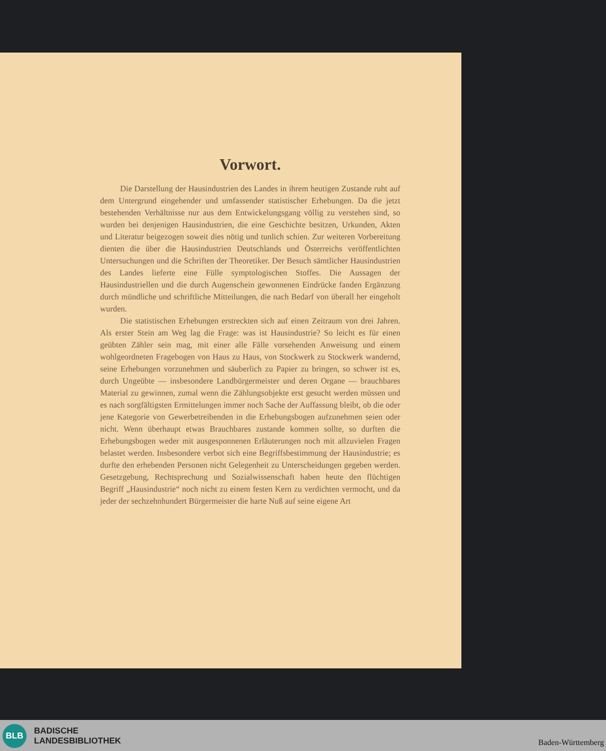Vorwort.
Die Darstellung der Hausindustrien des Landes in ihrem heutigen Zustande ruht auf dem Untergrund eingehender und umfassender statistischer Erhebungen. Da die jetzt bestehenden Verhältnisse nur aus dem Entwickelungsgang völlig zu verstehen sind, so wurden bei denjenigen Hausindustrien, die eine Geschichte besitzen, Urkunden, Akten und Literatur beigezogen soweit dies nötig und tunlich schien. Zur weiteren Vorbereitung dienten die über die Hausindustrien Deutschlands und Österreichs veröffentlichten Untersuchungen und die Schriften der Theoretiker. Der Besuch sämtlicher Hausindustrien des Landes lieferte eine Fülle symptologischen Stoffes. Die Aussagen der Hausindustriellen und die durch Augenschein gewonnenen Eindrücke fanden Ergänzung durch mündliche und schriftliche Mitteilungen, die nach Bedarf von überall her eingeholt wurden.
Die statistischen Erhebungen erstreckten sich auf einen Zeitraum von drei Jahren. Als erster Stein am Weg lag die Frage: was ist Hausindustrie? So leicht es für einen geübten Zähler sein mag, mit einer alle Fälle vorsehenden Anweisung und einem wohlgeordneten Fragebogen von Haus zu Haus, von Stockwerk zu Stockwerk wandernd, seine Erhebungen vorzunehmen und säuberlich zu Papier zu bringen, so schwer ist es, durch Ungeübte — insbesondere Landbürgermeister und deren Organe — brauchbares Material zu gewinnen, zumal wenn die Zählungsobjekte erst gesucht werden müssen und es nach sorgfältigsten Ermittelungen immer noch Sache der Auffassung bleibt, ob die oder jene Kategorie von Gewerbetreibenden in die Erhebungsbogen aufzunehmen seien oder nicht. Wenn überhaupt etwas Brauchbares zustande kommen sollte, so durften die Erhebungsbogen weder mit ausgesponnenen Erläuterungen noch mit allzuvielen Fragen belastet werden. Insbesondere verbot sich eine Begriffsbestimmung der Hausindustrie; es durfte den erhebenden Personen nicht Gelegenheit zu Unterscheidungen gegeben werden. Gesetzgebung, Rechtsprechung und Sozialwissenschaft haben heute den flüchtigen Begriff „Hausindustrie“ noch nicht zu einem festen Kern zu verdichten vermocht, und da jeder der sechzehnhundert Bürgermeister die harte Nuß auf seine eigene Art
BLB
BADISCHE
LANDESBIBLIOTHEK
Baden-Württemberg